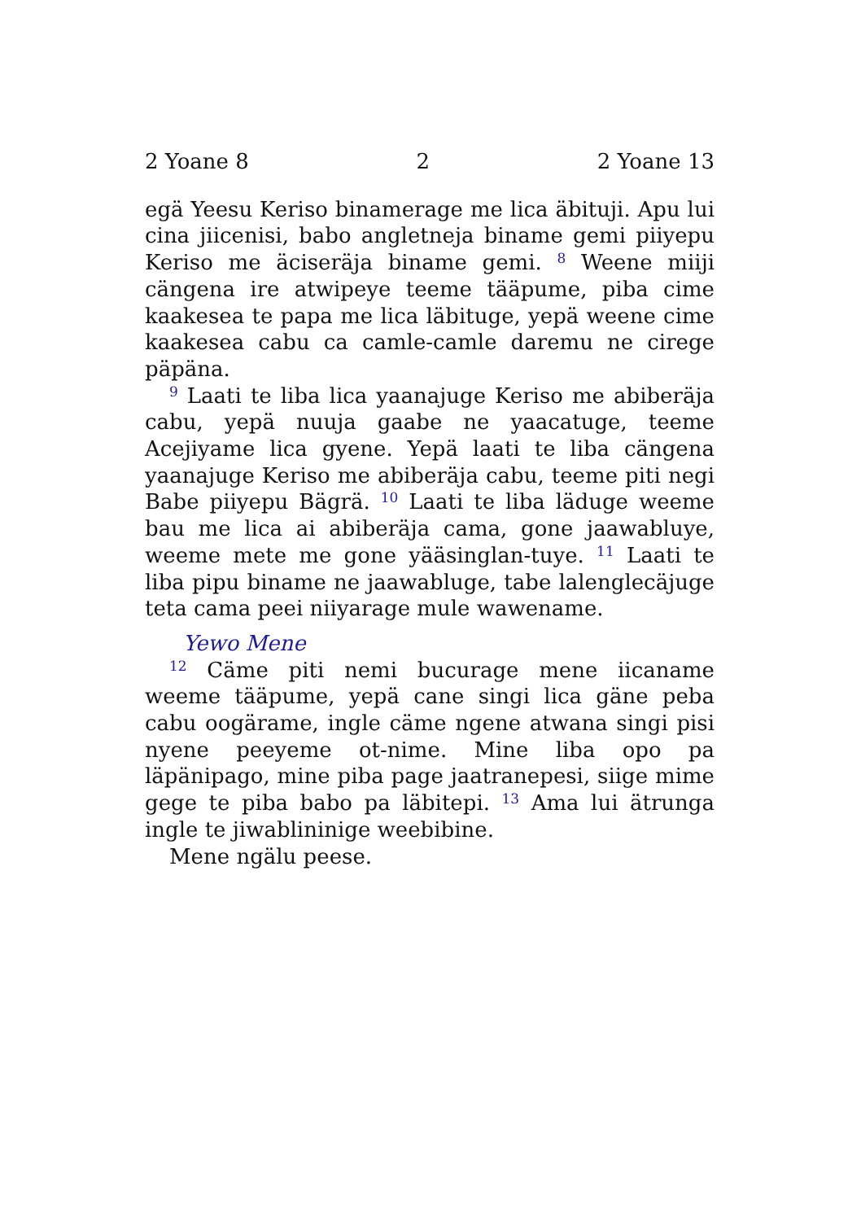2 Yoane 8 2 2 Yoane 13
egä Yeesu Keriso binamerage me lica äbituji. Apu lui cina jiicenisi, babo angletneja biname gemi piiyepu Keriso me äciseräja biname gemi. <sup>8</sup> Weene miiji cängena ire atwipeye teeme tääpume, piba cime kaakesea te papa me lica läbituge, yepä weene cime kaakesea cabu ca camle-camle daremu ne cirege päpäna.
<sup>9</sup> Laati te liba lica yaanajuge Keriso me abiberäja cabu, yepä nuuja gaabe ne yaacatuge, teeme Acejiyame lica gyene. Yepä laati te liba cängena yaanajuge Keriso me abiberäja cabu, teeme piti negi Babe piiyepu Bägrä. <sup>10</sup> Laati te liba läduge weeme bau me lica ai abiberäja cama, gone jaawabluye, weeme mete me gone yääsinglan-tuye. <sup>11</sup> Laati te liba pipu biname ne jaawabluge, tabe lalenglecäjuge teta cama peei niiyarage mule wawename.
Yewo Mene
<sup>12</sup> Cäme piti nemi bucurage mene iicaname weeme tääpume, yepä cane singi lica gäne peba cabu oogärame, ingle cäme ngene atwana singi pisi nyene peeyeme ot-nime. Mine liba opo pa läpänipago, mine piba page jaatranepesi, siige mime gege te piba babo pa läbitepi. <sup>13</sup> Ama lui ätrunga ingle te jiwablininige weebibine.
Mene ngälu peese.